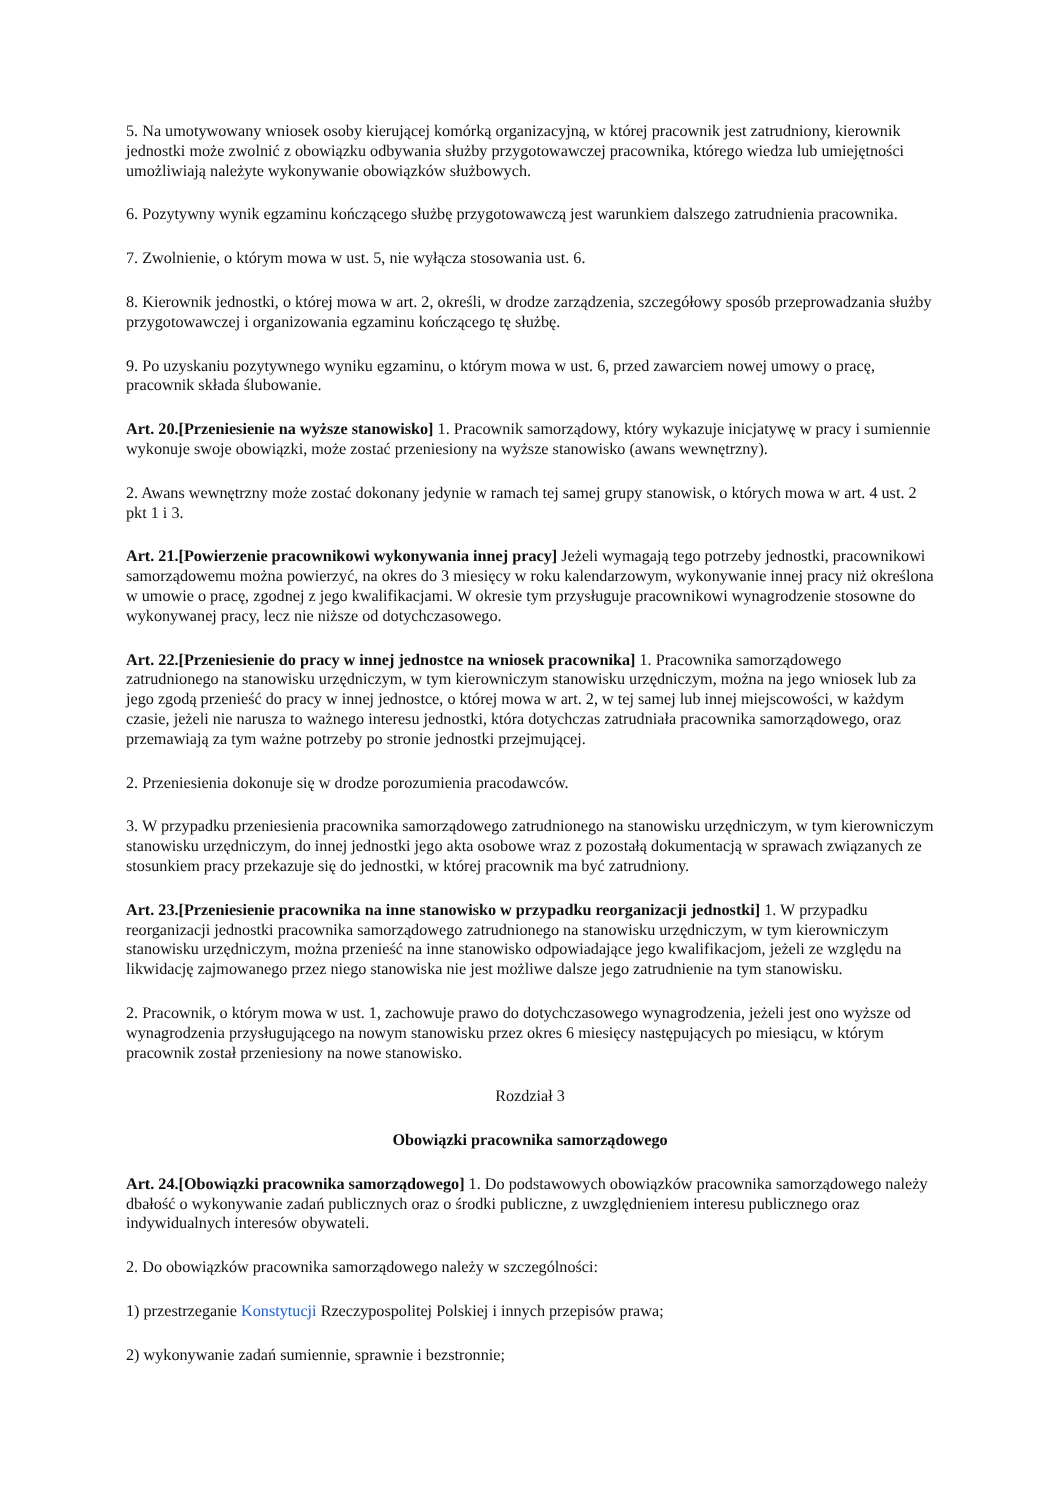5. Na umotywowany wniosek osoby kierującej komórką organizacyjną, w której pracownik jest zatrudniony, kierownik jednostki może zwolnić z obowiązku odbywania służby przygotowawczej pracownika, którego wiedza lub umiejętności umożliwiają należyte wykonywanie obowiązków służbowych.
6. Pozytywny wynik egzaminu kończącego służbę przygotowawczą jest warunkiem dalszego zatrudnienia pracownika.
7. Zwolnienie, o którym mowa w ust. 5, nie wyłącza stosowania ust. 6.
8. Kierownik jednostki, o której mowa w art. 2, określi, w drodze zarządzenia, szczegółowy sposób przeprowadzania służby przygotowawczej i organizowania egzaminu kończącego tę służbę.
9. Po uzyskaniu pozytywnego wyniku egzaminu, o którym mowa w ust. 6, przed zawarciem nowej umowy o pracę, pracownik składa ślubowanie.
Art. 20.[Przeniesienie na wyższe stanowisko] 1. Pracownik samorządowy, który wykazuje inicjatywę w pracy i sumiennie wykonuje swoje obowiązki, może zostać przeniesiony na wyższe stanowisko (awans wewnętrzny).
2. Awans wewnętrzny może zostać dokonany jedynie w ramach tej samej grupy stanowisk, o których mowa w art. 4 ust. 2 pkt 1 i 3.
Art. 21.[Powierzenie pracownikowi wykonywania innej pracy] Jeżeli wymagają tego potrzeby jednostki, pracownikowi samorządowemu można powierzyć, na okres do 3 miesięcy w roku kalendarzowym, wykonywanie innej pracy niż określona w umowie o pracę, zgodnej z jego kwalifikacjami. W okresie tym przysługuje pracownikowi wynagrodzenie stosowne do wykonywanej pracy, lecz nie niższe od dotychczasowego.
Art. 22.[Przeniesienie do pracy w innej jednostce na wniosek pracownika] 1. Pracownika samorządowego zatrudnionego na stanowisku urzędniczym, w tym kierowniczym stanowisku urzędniczym, można na jego wniosek lub za jego zgodą przenieść do pracy w innej jednostce, o której mowa w art. 2, w tej samej lub innej miejscowości, w każdym czasie, jeżeli nie narusza to ważnego interesu jednostki, która dotychczas zatrudniała pracownika samorządowego, oraz przemawiają za tym ważne potrzeby po stronie jednostki przejmującej.
2. Przeniesienia dokonuje się w drodze porozumienia pracodawców.
3. W przypadku przeniesienia pracownika samorządowego zatrudnionego na stanowisku urzędniczym, w tym kierowniczym stanowisku urzędniczym, do innej jednostki jego akta osobowe wraz z pozostałą dokumentacją w sprawach związanych ze stosunkiem pracy przekazuje się do jednostki, w której pracownik ma być zatrudniony.
Art. 23.[Przeniesienie pracownika na inne stanowisko w przypadku reorganizacji jednostki] 1. W przypadku reorganizacji jednostki pracownika samorządowego zatrudnionego na stanowisku urzędniczym, w tym kierowniczym stanowisku urzędniczym, można przenieść na inne stanowisko odpowiadające jego kwalifikacjom, jeżeli ze względu na likwidację zajmowanego przez niego stanowiska nie jest możliwe dalsze jego zatrudnienie na tym stanowisku.
2. Pracownik, o którym mowa w ust. 1, zachowuje prawo do dotychczasowego wynagrodzenia, jeżeli jest ono wyższe od wynagrodzenia przysługującego na nowym stanowisku przez okres 6 miesięcy następujących po miesiącu, w którym pracownik został przeniesiony na nowe stanowisko.
Rozdział 3
Obowiązki pracownika samorządowego
Art. 24.[Obowiązki pracownika samorządowego] 1. Do podstawowych obowiązków pracownika samorządowego należy dbałość o wykonywanie zadań publicznych oraz o środki publiczne, z uwzględnieniem interesu publicznego oraz indywidualnych interesów obywateli.
2. Do obowiązków pracownika samorządowego należy w szczególności:
1) przestrzeganie Konstytucji Rzeczypospolitej Polskiej i innych przepisów prawa;
2) wykonywanie zadań sumiennie, sprawnie i bezstronnie;